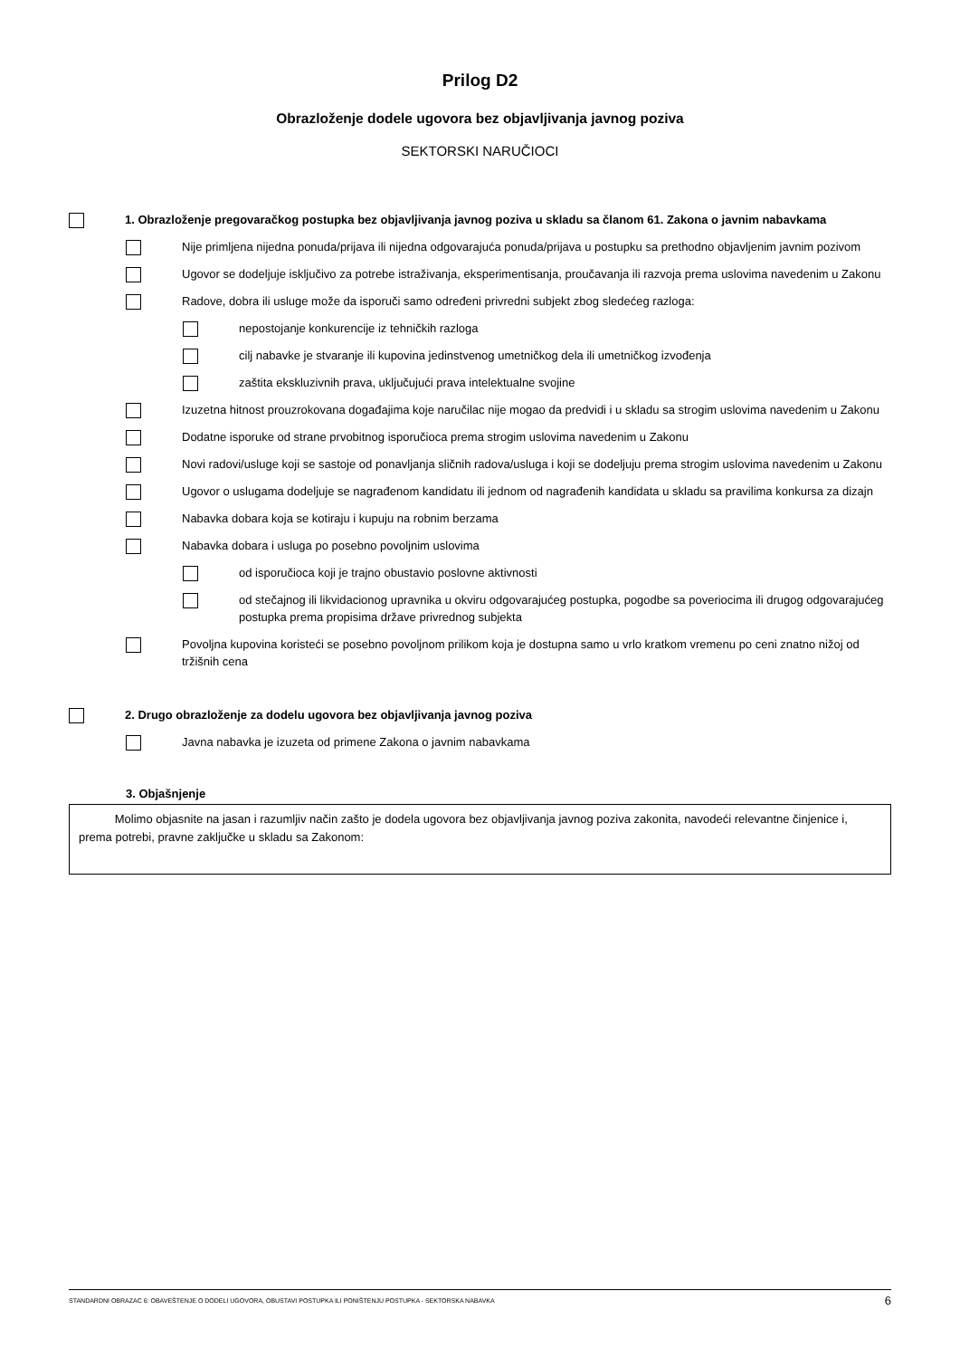Prilog D2
Obrazloženje dodele ugovora bez objavljivanja javnog poziva
SEKTORSKI NARUČIOCI
1. Obrazloženje pregovaračkog postupka bez objavljivanja javnog poziva u skladu sa članom 61. Zakona o javnim nabavkama
Nije primljena nijedna ponuda/prijava ili nijedna odgovarajuća ponuda/prijava u postupku sa prethodno objavljenim javnim pozivom
Ugovor se dodeljuje isključivo za potrebe istraživanja, eksperimentisanja, proučavanja ili razvoja prema uslovima navedenim u Zakonu
Radove, dobra ili usluge može da isporuči samo određeni privredni subjekt zbog sledećeg razloga:
nepostojanje konkurencije iz tehničkih razloga
cilj nabavke je stvaranje ili kupovina jedinstvenog umetničkog dela ili umetničkog izvođenja
zaštita ekskluzivnih prava, uključujući prava intelektualne svojine
Izuzetna hitnost prouzrokovana događajima koje naručilac nije mogao da predvidi i u skladu sa strogim uslovima navedenim u Zakonu
Dodatne isporuke od strane prvobitnog isporučioca prema strogim uslovima navedenim u Zakonu
Novi radovi/usluge koji se sastoje od ponavljanja sličnih radova/usluga i koji se dodeljuju prema strogim uslovima navedenim u Zakonu
Ugovor o uslugama dodeljuje se nagrađenom kandidatu ili jednom od nagrađenih kandidata u skladu sa pravilima konkursa za dizajn
Nabavka dobara koja se kotiraju i kupuju na robnim berzama
Nabavka dobara i usluga po posebno povoljnim uslovima
od isporučioca koji je trajno obustavio poslovne aktivnosti
od stečajnog ili likvidacionog upravnika u okviru odgovarajućeg postupka, pogodbe sa poveriocima ili drugog odgovarajućeg postupka prema propisima države privrednog subjekta
Povoljna kupovina koristeći se posebno povoljnom prilikom koja je dostupna samo u vrlo kratkom vremenu po ceni znatno nižoj od tržišnih cena
2. Drugo obrazloženje za dodelu ugovora bez objavljivanja javnog poziva
Javna nabavka je izuzeta od primene Zakona o javnim nabavkama
3. Objašnjenje
Molimo objasnite na jasan i razumljiv način zašto je dodela ugovora bez objavljivanja javnog poziva zakonita, navodeći relevantne činjenice i, prema potrebi, pravne zaključke u skladu sa Zakonom:
STANDARDNI OBRAZAC 6: OBAVEŠTENJE O DODELI UGOVORA, OBUSTAVI POSTUPKA ILI PONIŠTENJU POSTUPKA - SEKTORSKA NABAVKA 6